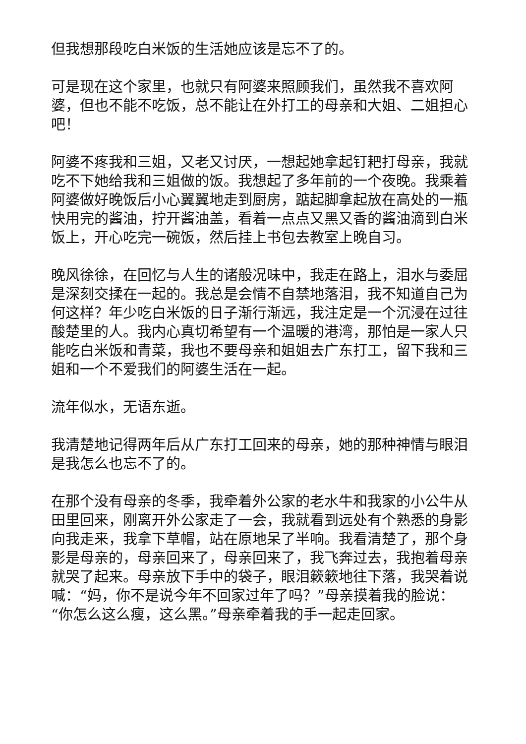但我想那段吃白米饭的生活她应该是忘不了的。
可是现在这个家里，也就只有阿婆来照顾我们，虽然我不喜欢阿婆，但也不能不吃饭，总不能让在外打工的母亲和大姐、二姐担心吧！
阿婆不疼我和三姐，又老又讨厌，一想起她拿起钉耙打母亲，我就吃不下她给我和三姐做的饭。我想起了多年前的一个夜晚。我乘着阿婆做好晚饭后小心翼翼地走到厨房，踮起脚拿起放在高处的一瓶快用完的酱油，拧开酱油盖，看着一点点又黑又香的酱油滴到白米饭上，开心吃完一碗饭，然后挂上书包去教室上晚自习。
晚风徐徐，在回忆与人生的诸般况味中，我走在路上，泪水与委屈是深刻交揉在一起的。我总是会情不自禁地落泪，我不知道自己为何这样？年少吃白米饭的日子渐行渐远，我注定是一个沉浸在过往酸楚里的人。我内心真切希望有一个温暖的港湾，那怕是一家人只能吃白米饭和青菜，我也不要母亲和姐姐去广东打工，留下我和三姐和一个不爱我们的阿婆生活在一起。
流年似水，无语东逝。
我清楚地记得两年后从广东打工回来的母亲，她的那种神情与眼泪是我怎么也忘不了的。
在那个没有母亲的冬季，我牵着外公家的老水牛和我家的小公牛从田里回来，刚离开外公家走了一会，我就看到远处有个熟悉的身影向我走来，我拿下草帽，站在原地呆了半响。我看清楚了，那个身影是母亲的，母亲回来了，母亲回来了，我飞奔过去，我抱着母亲就哭了起来。母亲放下手中的袋子，眼泪簌簌地往下落，我哭着说喊：“妈，你不是说今年不回家过年了吗？”母亲摸着我的脸说：“你怎么这么瘦，这么黑。”母亲牵着我的手一起走回家。